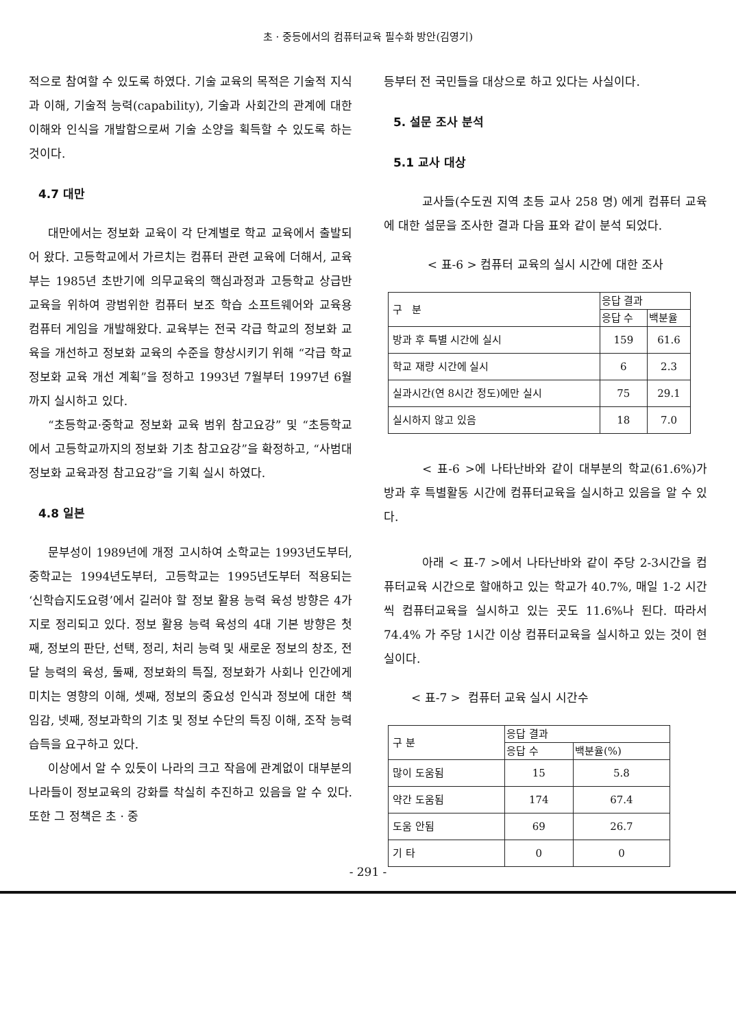초 · 중등에서의 컴퓨터교육 필수화 방안(김영기)
적으로 참여할 수 있도록 하였다. 기술 교육의 목적은 기술적 지식과 이해, 기술적 능력(capability), 기술과 사회간의 관계에 대한 이해와 인식을 개발함으로써 기술 소양을 획득할 수 있도록 하는 것이다.
4.7 대만
대만에서는 정보화 교육이 각 단계별로 학교 교육에서 출발되어 왔다. 고등학교에서 가르치는 컴퓨터 관련 교육에 더해서, 교육부는 1985년 초반기에 의무교육의 핵심과정과 고등학교 상급반 교육을 위하여 광범위한 컴퓨터 보조 학습 소프트웨어와 교육용 컴퓨터 게임을 개발해왔다. 교육부는 전국 각급 학교의 정보화 교육을 개선하고 정보화 교육의 수준을 향상시키기 위해 “각급 학교 정보화 교육 개선 계획”을 정하고 1993년 7월부터 1997년 6월까지 실시하고 있다.
“초등학교·중학교 정보화 교육 범위 참고요강” 및 “초등학교에서 고등학교까지의 정보화 기초 참고요강”을 확정하고, “사범대 정보화 교육과정 참고요강”을 기획 실시 하였다.
4.8 일본
문부성이 1989년에 개정 고시하여 소학교는 1993년도부터, 중학교는 1994년도부터, 고등학교는 1995년도부터 적용되는 ‘신학습지도요령’에서 길러야 할 정보 활용 능력 육성 방향은 4가지로 정리되고 있다. 정보 활용 능력 육성의 4대 기본 방향은 첫째, 정보의 판단, 선택, 정리, 처리 능력 및 새로운 정보의 창조, 전달 능력의 육성, 둘째, 정보화의 특질, 정보화가 사회나 인간에게 미치는 영향의 이해, 셋째, 정보의 중요성 인식과 정보에 대한 책임감, 넷째, 정보과학의 기초 및 정보 수단의 특징 이해, 조작 능력 습득을 요구하고 있다.
이상에서 알 수 있듯이 나라의 크고 작음에 관계없이 대부분의 나라들이 정보교육의 강화를 착실히 추진하고 있음을 알 수 있다. 또한 그 정책은 초 · 중
등부터 전 국민들을 대상으로 하고 있다는 사실이다.
5. 설문 조사 분석
5.1 교사 대상
교사들(수도권 지역 초등 교사 258 명) 에게 컴퓨터 교육에 대한 설문을 조사한 결과 다음 표와 같이 분석 되었다.
< 표-6 > 컴퓨터 교육의 실시 시간에 대한 조사
| 구 분 | 응답 결과 | |
| --- | --- | --- |
| | 응답 수 | 백분율 |
| 방과 후 특별 시간에 실시 | 159 | 61.6 |
| 학교 재량 시간에 실시 | 6 | 2.3 |
| 실과시간(연 8시간 정도)에만 실시 | 75 | 29.1 |
| 실시하지 않고 있음 | 18 | 7.0 |
< 표-6 >에 나타난바와 같이 대부분의 학교(61.6%)가 방과 후 특별활동 시간에 컴퓨터교육을 실시하고 있음을 알 수 있다.
아래 < 표-7 >에서 나타난바와 같이 주당 2-3시간을 컴퓨터교육 시간으로 할애하고 있는 학교가 40.7%, 매일 1-2 시간씩 컴퓨터교육을 실시하고 있는 곳도 11.6%나 된다. 따라서 74.4% 가 주당 1시간 이상 컴퓨터교육을 실시하고 있는 것이 현실이다.
< 표-7 > 컴퓨터 교육 실시 시간수
| 구 분 | 응답 결과 | |
| --- | --- | --- |
| | 응답 수 | 백분율(%) |
| 많이 도움됨 | 15 | 5.8 |
| 약간 도움됨 | 174 | 67.4 |
| 도움 안됨 | 69 | 26.7 |
| 기 타 | 0 | 0 |
- 291 -